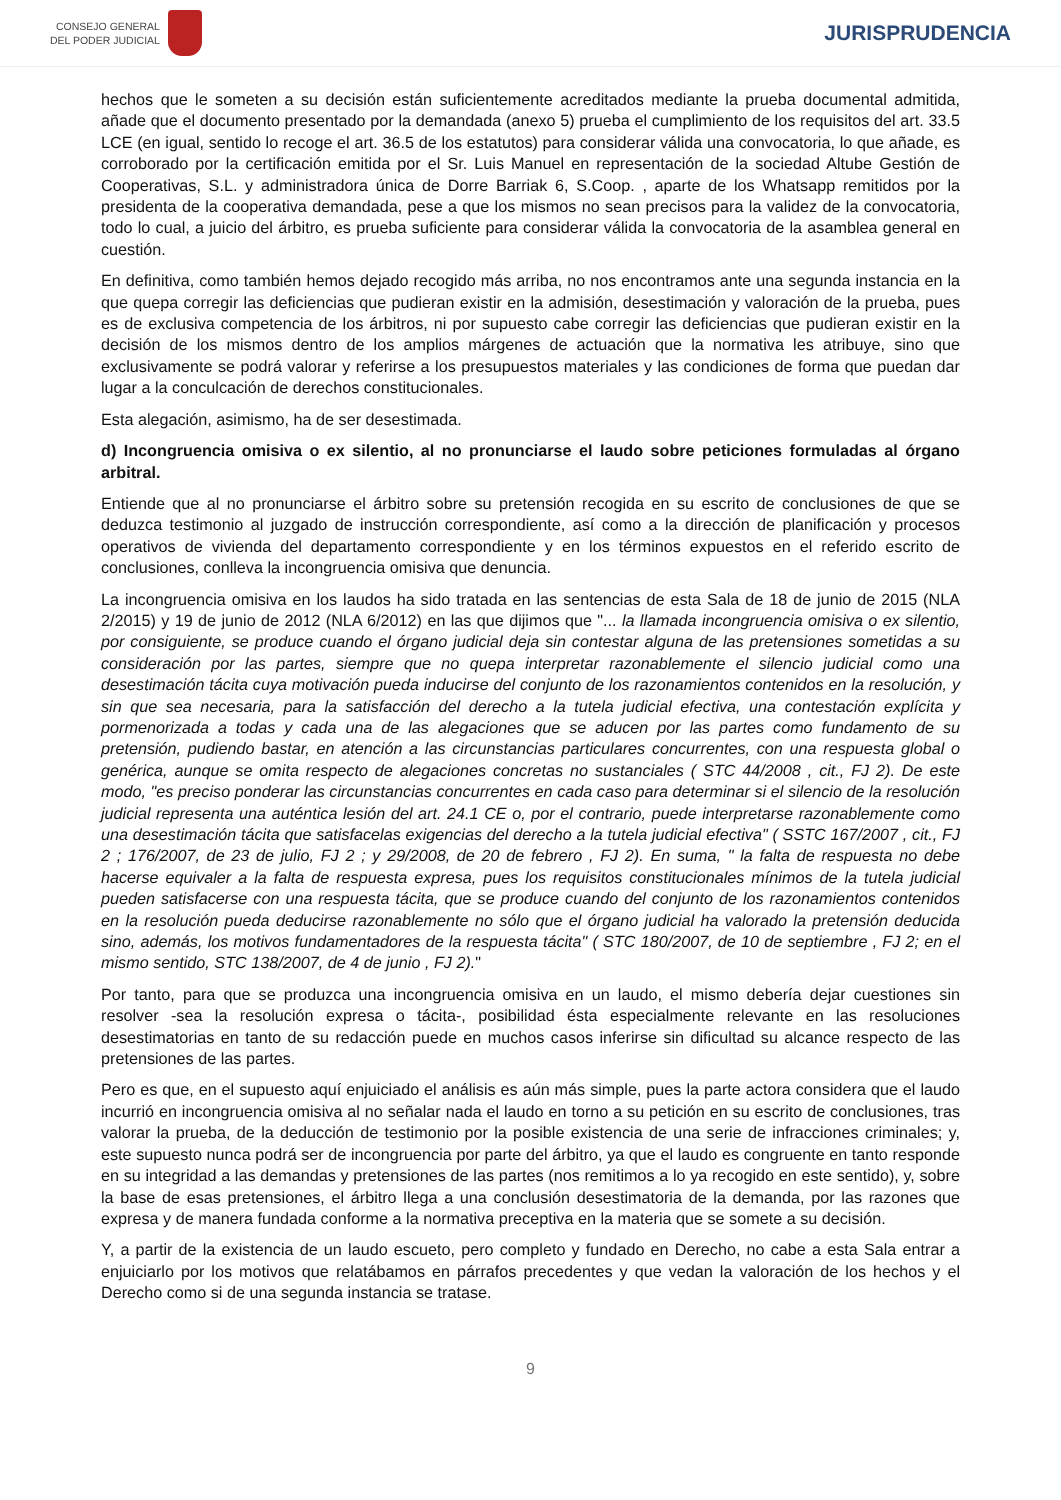CONSEJO GENERAL
DEL PODER JUDICIAL
JURISPRUDENCIA
hechos que le someten a su decisión están suficientemente acreditados mediante la prueba documental admitida, añade que el documento presentado por la demandada (anexo 5) prueba el cumplimiento de los requisitos del art. 33.5 LCE (en igual, sentido lo recoge el art. 36.5 de los estatutos) para considerar válida una convocatoria, lo que añade, es corroborado por la certificación emitida por el Sr. Luis Manuel en representación de la sociedad Altube Gestión de Cooperativas, S.L. y administradora única de Dorre Barriak 6, S.Coop. , aparte de los Whatsapp remitidos por la presidenta de la cooperativa demandada, pese a que los mismos no sean precisos para la validez de la convocatoria, todo lo cual, a juicio del árbitro, es prueba suficiente para considerar válida la convocatoria de la asamblea general en cuestión.
En definitiva, como también hemos dejado recogido más arriba, no nos encontramos ante una segunda instancia en la que quepa corregir las deficiencias que pudieran existir en la admisión, desestimación y valoración de la prueba, pues es de exclusiva competencia de los árbitros, ni por supuesto cabe corregir las deficiencias que pudieran existir en la decisión de los mismos dentro de los amplios márgenes de actuación que la normativa les atribuye, sino que exclusivamente se podrá valorar y referirse a los presupuestos materiales y las condiciones de forma que puedan dar lugar a la conculcación de derechos constitucionales.
Esta alegación, asimismo, ha de ser desestimada.
d) Incongruencia omisiva o ex silentio, al no pronunciarse el laudo sobre peticiones formuladas al órgano arbitral.
Entiende que al no pronunciarse el árbitro sobre su pretensión recogida en su escrito de conclusiones de que se deduzca testimonio al juzgado de instrucción correspondiente, así como a la dirección de planificación y procesos operativos de vivienda del departamento correspondiente y en los términos expuestos en el referido escrito de conclusiones, conlleva la incongruencia omisiva que denuncia.
La incongruencia omisiva en los laudos ha sido tratada en las sentencias de esta Sala de 18 de junio de 2015 (NLA 2/2015) y 19 de junio de 2012 (NLA 6/2012) en las que dijimos que "... la llamada incongruencia omisiva o ex silentio, por consiguiente, se produce cuando el órgano judicial deja sin contestar alguna de las pretensiones sometidas a su consideración por las partes, siempre que no quepa interpretar razonablemente el silencio judicial como una desestimación tácita cuya motivación pueda inducirse del conjunto de los razonamientos contenidos en la resolución, y sin que sea necesaria, para la satisfacción del derecho a la tutela judicial efectiva, una contestación explícita y pormenorizada a todas y cada una de las alegaciones que se aducen por las partes como fundamento de su pretensión, pudiendo bastar, en atención a las circunstancias particulares concurrentes, con una respuesta global o genérica, aunque se omita respecto de alegaciones concretas no sustanciales ( STC 44/2008 , cit., FJ 2). De este modo, "es preciso ponderar las circunstancias concurrentes en cada caso para determinar si el silencio de la resolución judicial representa una auténtica lesión del art. 24.1 CE o, por el contrario, puede interpretarse razonablemente como una desestimación tácita que satisfacelas exigencias del derecho a la tutela judicial efectiva" ( SSTC 167/2007 , cit., FJ 2 ; 176/2007, de 23 de julio, FJ 2 ; y 29/2008, de 20 de febrero , FJ 2). En suma, " la falta de respuesta no debe hacerse equivaler a la falta de respuesta expresa, pues los requisitos constitucionales mínimos de la tutela judicial pueden satisfacerse con una respuesta tácita, que se produce cuando del conjunto de los razonamientos contenidos en la resolución pueda deducirse razonablemente no sólo que el órgano judicial ha valorado la pretensión deducida sino, además, los motivos fundamentadores de la respuesta tácita" ( STC 180/2007, de 10 de septiembre , FJ 2; en el mismo sentido, STC 138/2007, de 4 de junio , FJ 2)."
Por tanto, para que se produzca una incongruencia omisiva en un laudo, el mismo debería dejar cuestiones sin resolver -sea la resolución expresa o tácita-, posibilidad ésta especialmente relevante en las resoluciones desestimatorias en tanto de su redacción puede en muchos casos inferirse sin dificultad su alcance respecto de las pretensiones de las partes.
Pero es que, en el supuesto aquí enjuiciado el análisis es aún más simple, pues la parte actora considera que el laudo incurrió en incongruencia omisiva al no señalar nada el laudo en torno a su petición en su escrito de conclusiones, tras valorar la prueba, de la deducción de testimonio por la posible existencia de una serie de infracciones criminales; y, este supuesto nunca podrá ser de incongruencia por parte del árbitro, ya que el laudo es congruente en tanto responde en su integridad a las demandas y pretensiones de las partes (nos remitimos a lo ya recogido en este sentido), y, sobre la base de esas pretensiones, el árbitro llega a una conclusión desestimatoria de la demanda, por las razones que expresa y de manera fundada conforme a la normativa preceptiva en la materia que se somete a su decisión.
Y, a partir de la existencia de un laudo escueto, pero completo y fundado en Derecho, no cabe a esta Sala entrar a enjuiciarlo por los motivos que relatábamos en párrafos precedentes y que vedan la valoración de los hechos y el Derecho como si de una segunda instancia se tratase.
9